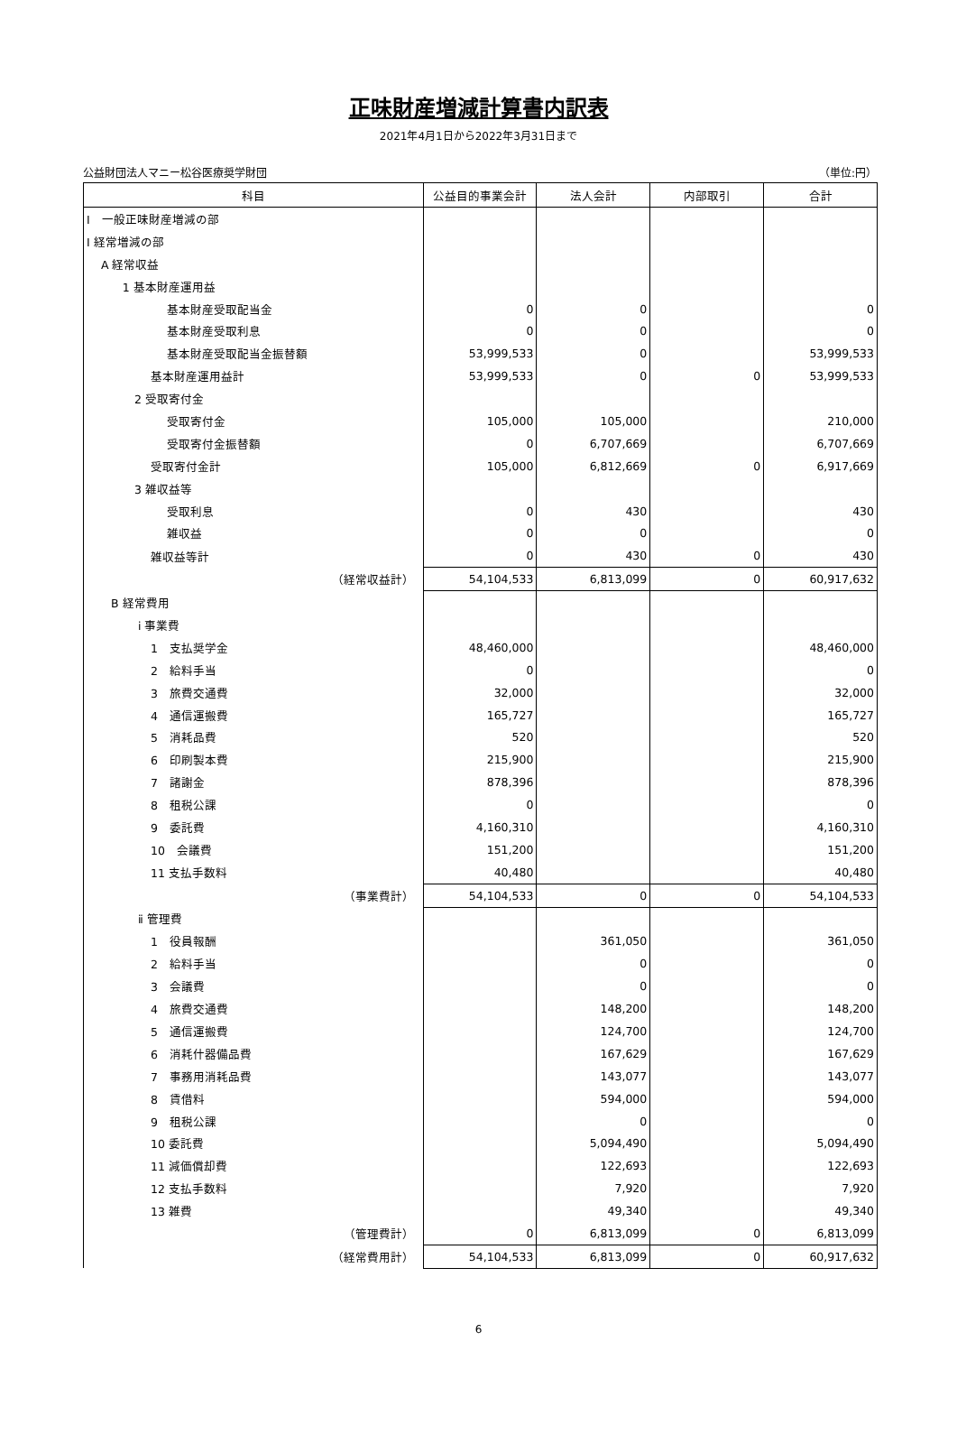正味財産増減計算書内訳表
2021年4月1日から2022年3月31日まで
公益財団法人マニー松谷医療奨学財団 （単位:円）
| 科目 | 公益目的事業会計 | 法人会計 | 内部取引 | 合計 |
| --- | --- | --- | --- | --- |
| Ⅰ 一般正味財産増減の部 | | | | |
| Ⅰ 経常増減の部 | | | | |
| A 経常収益 | | | | |
| 1 基本財産運用益 | | | | |
| 基本財産受取配当金 | 0 | 0 | | 0 |
| 基本財産受取利息 | 0 | 0 | | 0 |
| 基本財産受取配当金振替額 | 53,999,533 | 0 | | 53,999,533 |
| 基本財産運用益計 | 53,999,533 | 0 | 0 | 53,999,533 |
| 2 受取寄付金 | | | | |
| 受取寄付金 | 105,000 | 105,000 | | 210,000 |
| 受取寄付金振替額 | 0 | 6,707,669 | | 6,707,669 |
| 受取寄付金計 | 105,000 | 6,812,669 | 0 | 6,917,669 |
| 3 雑収益等 | | | | |
| 受取利息 | 0 | 430 | | 430 |
| 雑収益 | 0 | 0 | | 0 |
| 雑収益等計 | 0 | 430 | 0 | 430 |
| （経常収益計） | 54,104,533 | 6,813,099 | 0 | 60,917,632 |
| B 経常費用 | | | | |
| ⅰ 事業費 | | | | |
| 1 支払奨学金 | 48,460,000 | | | 48,460,000 |
| 2 給料手当 | 0 | | | 0 |
| 3 旅費交通費 | 32,000 | | | 32,000 |
| 4 通信運搬費 | 165,727 | | | 165,727 |
| 5 消耗品費 | 520 | | | 520 |
| 6 印刷製本費 | 215,900 | | | 215,900 |
| 7 諸謝金 | 878,396 | | | 878,396 |
| 8 租税公課 | 0 | | | 0 |
| 9 委託費 | 4,160,310 | | | 4,160,310 |
| 10 会議費 | 151,200 | | | 151,200 |
| 11 支払手数料 | 40,480 | | | 40,480 |
| （事業費計） | 54,104,533 | 0 | 0 | 54,104,533 |
| ⅱ 管理費 | | | | |
| 1 役員報酬 | | 361,050 | | 361,050 |
| 2 給料手当 | | 0 | | 0 |
| 3 会議費 | | 0 | | 0 |
| 4 旅費交通費 | | 148,200 | | 148,200 |
| 5 通信運搬費 | | 124,700 | | 124,700 |
| 6 消耗什器備品費 | | 167,629 | | 167,629 |
| 7 事務用消耗品費 | | 143,077 | | 143,077 |
| 8 賃借料 | | 594,000 | | 594,000 |
| 9 租税公課 | | 0 | | 0 |
| 10 委託費 | | 5,094,490 | | 5,094,490 |
| 11 減価償却費 | | 122,693 | | 122,693 |
| 12 支払手数料 | | 7,920 | | 7,920 |
| 13 雑費 | | 49,340 | | 49,340 |
| （管理費計） | 0 | 6,813,099 | 0 | 6,813,099 |
| （経常費用計） | 54,104,533 | 6,813,099 | 0 | 60,917,632 |
6